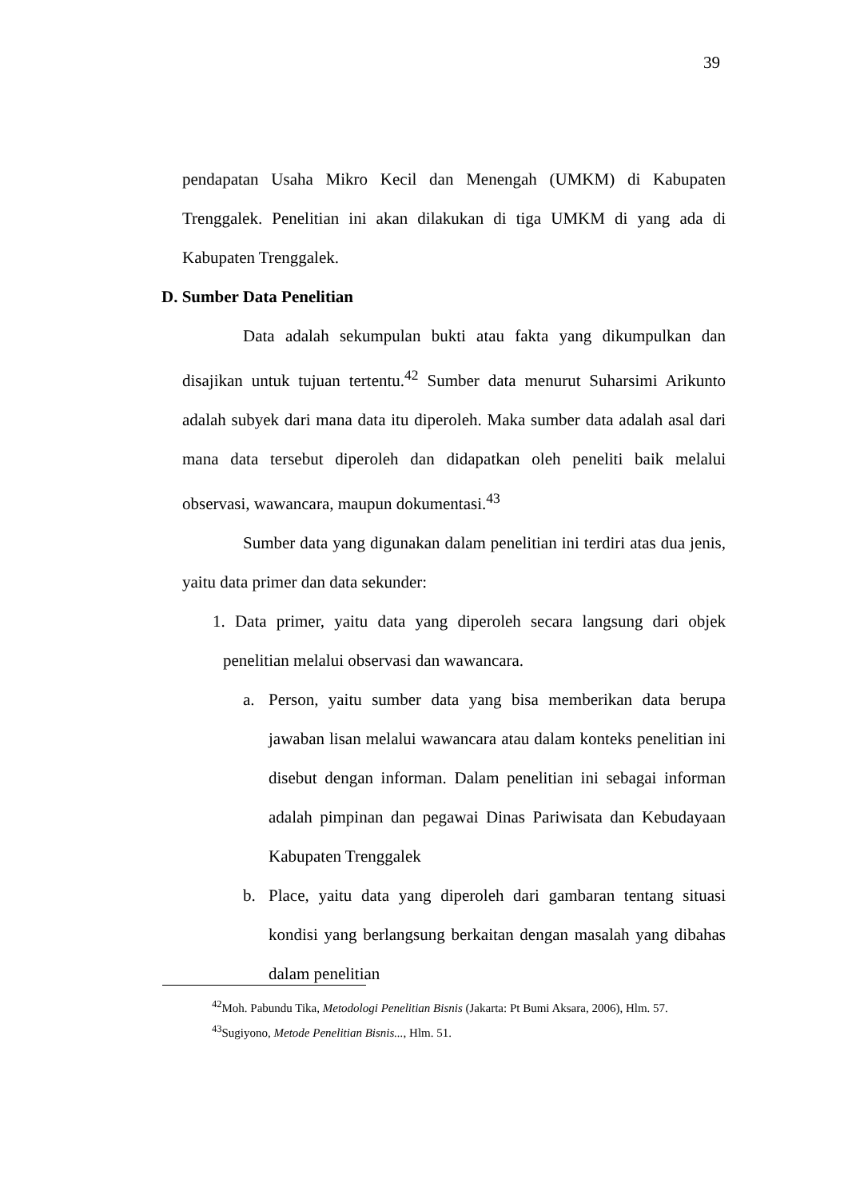39
pendapatan Usaha Mikro Kecil dan Menengah (UMKM) di Kabupaten Trenggalek. Penelitian ini akan dilakukan di tiga UMKM di yang ada di Kabupaten Trenggalek.
D. Sumber Data Penelitian
Data adalah sekumpulan bukti atau fakta yang dikumpulkan dan disajikan untuk tujuan tertentu.<sup>42</sup> Sumber data menurut Suharsimi Arikunto adalah subyek dari mana data itu diperoleh. Maka sumber data adalah asal dari mana data tersebut diperoleh dan didapatkan oleh peneliti baik melalui observasi, wawancara, maupun dokumentasi.<sup>43</sup>
Sumber data yang digunakan dalam penelitian ini terdiri atas dua jenis, yaitu data primer dan data sekunder:
1. Data primer, yaitu data yang diperoleh secara langsung dari objek penelitian melalui observasi dan wawancara.
a. Person, yaitu sumber data yang bisa memberikan data berupa jawaban lisan melalui wawancara atau dalam konteks penelitian ini disebut dengan informan. Dalam penelitian ini sebagai informan adalah pimpinan dan pegawai Dinas Pariwisata dan Kebudayaan Kabupaten Trenggalek
b. Place, yaitu data yang diperoleh dari gambaran tentang situasi kondisi yang berlangsung berkaitan dengan masalah yang dibahas dalam penelitian
<sup>42</sup> Moh. Pabundu Tika, Metodologi Penelitian Bisnis (Jakarta: Pt Bumi Aksara, 2006), Hlm. 57.
<sup>43</sup> Sugiyono, Metode Penelitian Bisnis..., Hlm. 51.